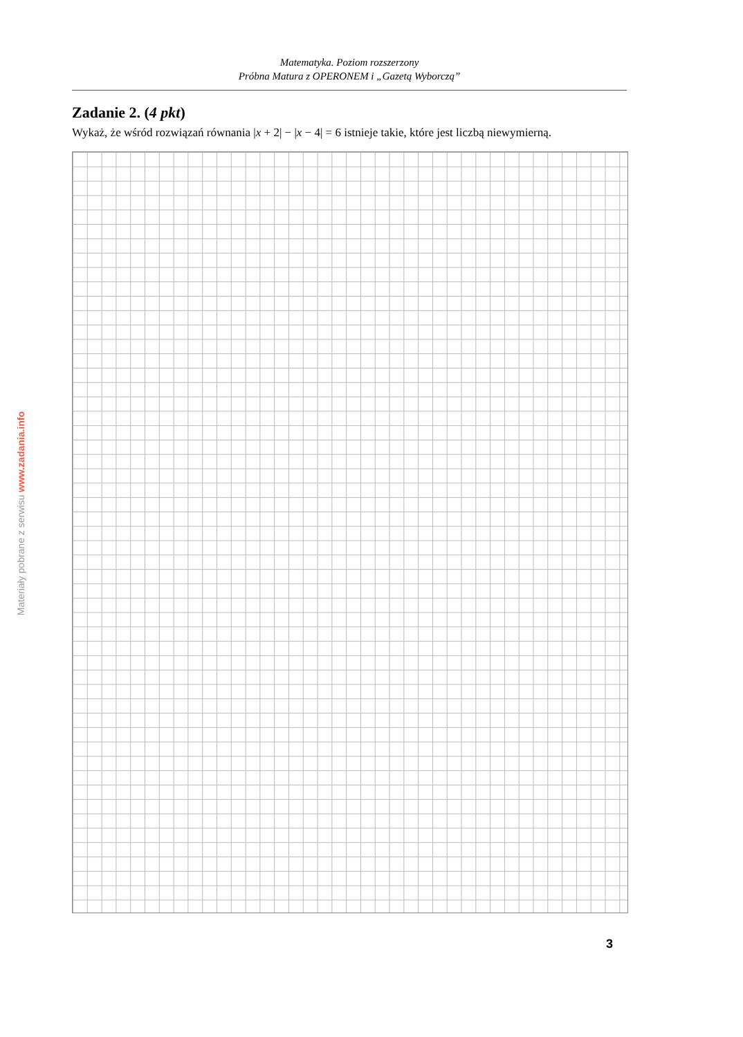Matematyka. Poziom rozszerzony
Próbna Matura z OPERONEM i „Gazetą Wyborczą”
Zadanie 2. (4 pkt)
Wykaż, że wśród rozwiązań równania |x + 2| − |x − 4| = 6 istnieje takie, które jest liczbą niewymierną.
Materiały pobrane z serwisu www.zadania.info
3